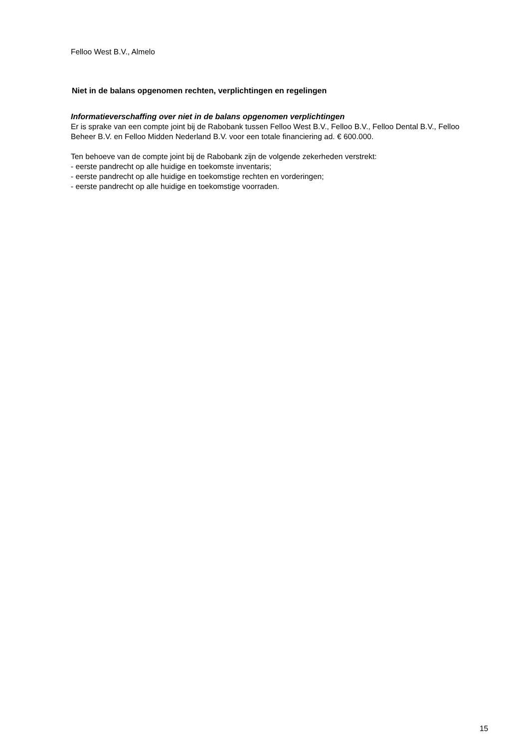Felloo West B.V., Almelo
Niet in de balans opgenomen rechten, verplichtingen en regelingen
Informatieverschaffing over niet in de balans opgenomen verplichtingen
Er is sprake van een compte joint bij de Rabobank tussen Felloo West B.V., Felloo B.V., Felloo Dental B.V., Felloo Beheer B.V. en Felloo Midden Nederland B.V. voor een totale financiering ad. € 600.000.
Ten behoeve van de compte joint bij de Rabobank zijn de volgende zekerheden verstrekt:
- eerste pandrecht op alle huidige en toekomste inventaris;
- eerste pandrecht op alle huidige en toekomstige rechten en vorderingen;
- eerste pandrecht op alle huidige en toekomstige voorraden.
15